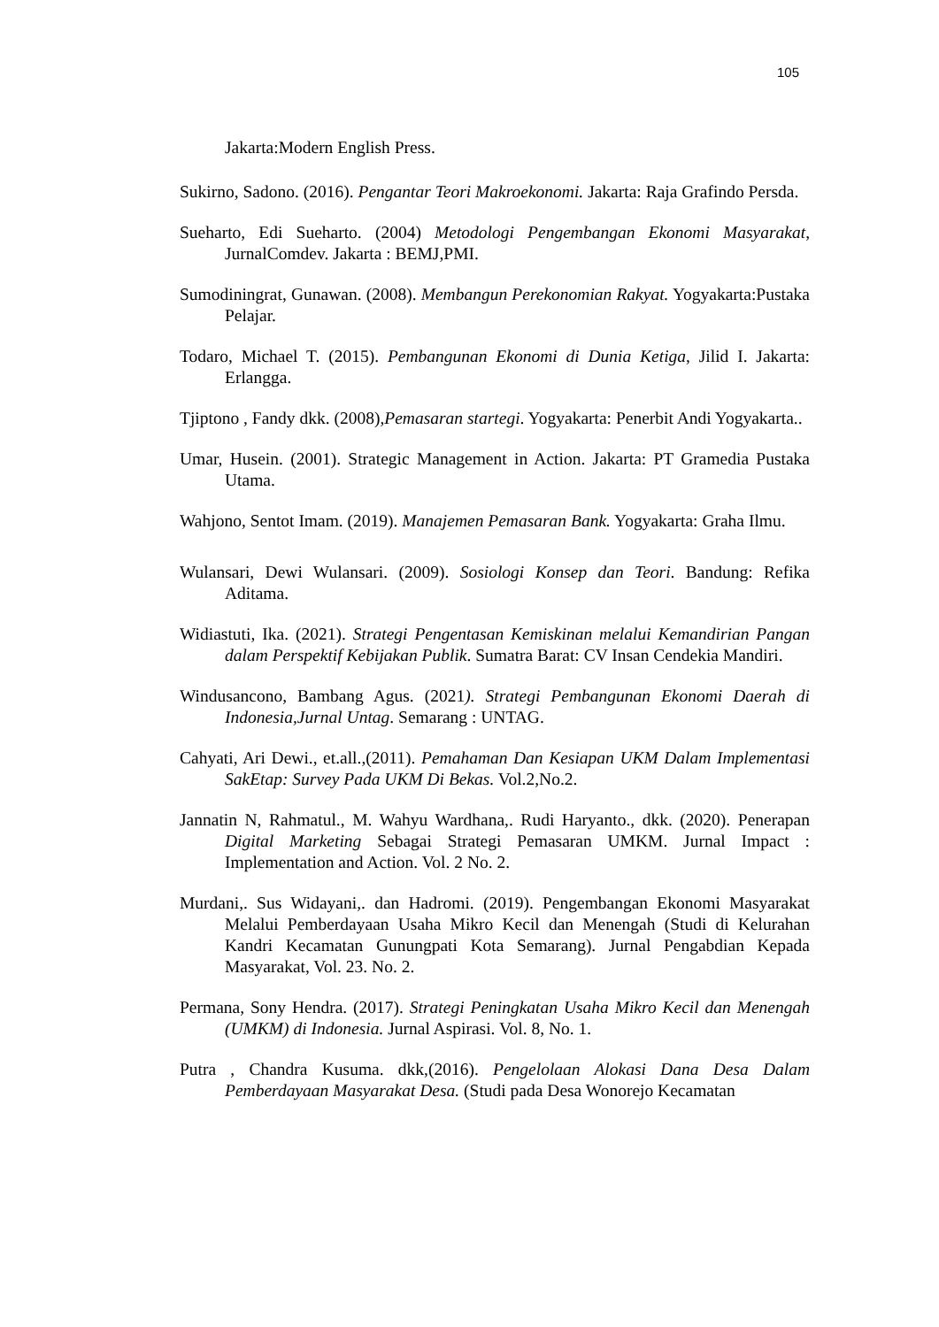105
Jakarta:Modern English Press.
Sukirno, Sadono. (2016). Pengantar Teori Makroekonomi. Jakarta: Raja Grafindo Persda.
Sueharto, Edi Sueharto. (2004) Metodologi Pengembangan Ekonomi Masyarakat, JurnalComdev. Jakarta : BEMJ,PMI.
Sumodiningrat, Gunawan. (2008). Membangun Perekonomian Rakyat. Yogyakarta:Pustaka Pelajar.
Todaro, Michael T. (2015). Pembangunan Ekonomi di Dunia Ketiga, Jilid I. Jakarta: Erlangga.
Tjiptono , Fandy dkk. (2008),Pemasaran startegi. Yogyakarta: Penerbit Andi Yogyakarta..
Umar, Husein. (2001). Strategic Management in Action. Jakarta: PT Gramedia Pustaka Utama.
Wahjono, Sentot Imam. (2019). Manajemen Pemasaran Bank. Yogyakarta: Graha Ilmu.
Wulansari, Dewi Wulansari. (2009). Sosiologi Konsep dan Teori. Bandung: Refika Aditama.
Widiastuti, Ika. (2021). Strategi Pengentasan Kemiskinan melalui Kemandirian Pangan dalam Perspektif Kebijakan Publik. Sumatra Barat: CV Insan Cendekia Mandiri.
Windusancono, Bambang Agus. (2021). Strategi Pembangunan Ekonomi Daerah di Indonesia,Jurnal Untag. Semarang : UNTAG.
Cahyati, Ari Dewi., et.all.,(2011). Pemahaman Dan Kesiapan UKM Dalam Implementasi SakEtap: Survey Pada UKM Di Bekas. Vol.2,No.2.
Jannatin N, Rahmatul., M. Wahyu Wardhana,. Rudi Haryanto., dkk. (2020). Penerapan Digital Marketing Sebagai Strategi Pemasaran UMKM. Jurnal Impact : Implementation and Action. Vol. 2 No. 2.
Murdani,. Sus Widayani,. dan Hadromi. (2019). Pengembangan Ekonomi Masyarakat Melalui Pemberdayaan Usaha Mikro Kecil dan Menengah (Studi di Kelurahan Kandri Kecamatan Gunungpati Kota Semarang). Jurnal Pengabdian Kepada Masyarakat, Vol. 23. No. 2.
Permana, Sony Hendra. (2017). Strategi Peningkatan Usaha Mikro Kecil dan Menengah (UMKM) di Indonesia. Jurnal Aspirasi. Vol. 8, No. 1.
Putra , Chandra Kusuma. dkk,(2016). Pengelolaan Alokasi Dana Desa Dalam Pemberdayaan Masyarakat Desa. (Studi pada Desa Wonorejo Kecamatan